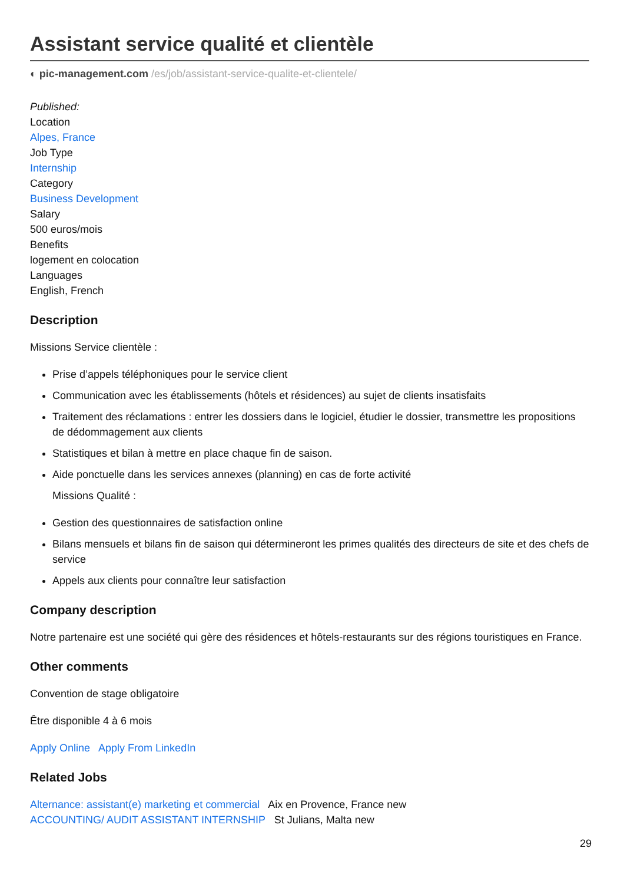Assistant service qualité et clientèle
◐ pic-management.com /es/job/assistant-service-qualite-et-clientele/
Published:
Location
Alpes, France
Job Type
Internship
Category
Business Development
Salary
500 euros/mois
Benefits
logement en colocation
Languages
English, French
Description
Missions Service clientèle :
Prise d’appels téléphoniques pour le service client
Communication avec les établissements (hôtels et résidences) au sujet de clients insatisfaits
Traitement des réclamations : entrer les dossiers dans le logiciel, étudier le dossier, transmettre les propositions de dédommagement aux clients
Statistiques et bilan à mettre en place chaque fin de saison.
Aide ponctuelle dans les services annexes (planning) en cas de forte activité
Missions Qualité :
Gestion des questionnaires de satisfaction online
Bilans mensuels et bilans fin de saison qui détermineront les primes qualités des directeurs de site et des chefs de service
Appels aux clients pour connaître leur satisfaction
Company description
Notre partenaire est une société qui gère des résidences et hôtels-restaurants sur des régions touristiques en France.
Other comments
Convention de stage obligatoire
Être disponible 4 à 6 mois
Apply Online Apply From LinkedIn
Related Jobs
Alternance: assistant(e) marketing et commercial Aix en Provence, France new
ACCOUNTING/ AUDIT ASSISTANT INTERNSHIP St Julians, Malta new
29